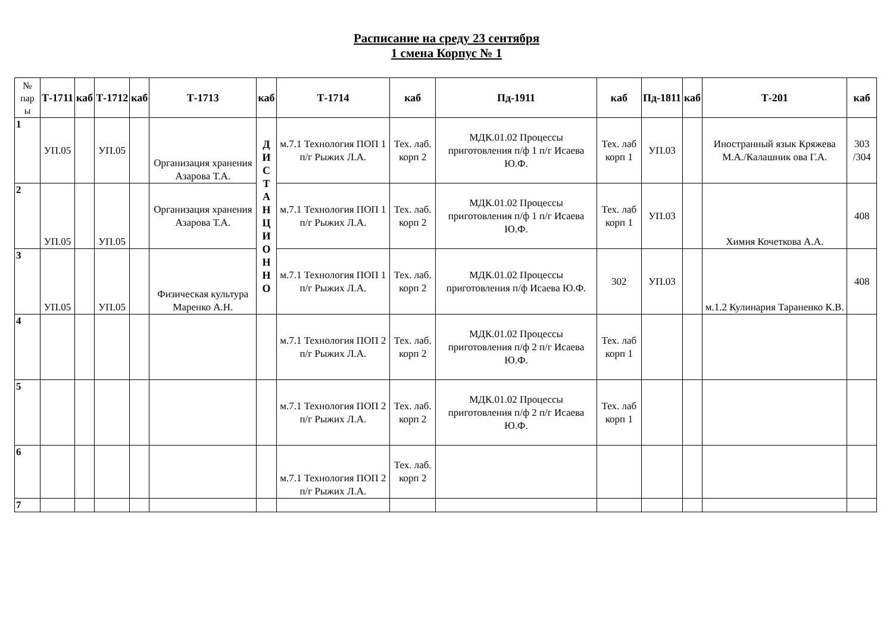Расписание на среду 23 сентября
1 смена Корпус № 1
| № пар ы | Т-1711 | каб | Т-1712 | каб | Т-1713 | каб | Т-1714 | каб | Пд-1911 | каб | Пд-1811 | каб | Т-201 | каб |
| --- | --- | --- | --- | --- | --- | --- | --- | --- | --- | --- | --- | --- | --- | --- |
| 1 | УП.05 | | УП.05 | | Организация хранения Азарова Т.А. | Д И С Т А Н Ц И О Н Н О | м.7.1 Технология ПОП 1 п/г Рыжих Л.А. | Тех. лаб. корп 2 | МДК.01.02 Процессы приготовления п/ф 1 п/г Исаева Ю.Ф. | Тех. лаб корп 1 | УП.03 | | Иностранный язык Кряжева М.А./Калашник ова Г.А. | 303 /304 |
| 2 | УП.05 | | УП.05 | | Организация хранения Азарова Т.А. | | м.7.1 Технология ПОП 1 п/г Рыжих Л.А. | Тех. лаб. корп 2 | МДК.01.02 Процессы приготовления п/ф 1 п/г Исаева Ю.Ф. | Тех. лаб корп 1 | УП.03 | | Химия Кочеткова А.А. | 408 |
| 3 | УП.05 | | УП.05 | | Физическая культура Маренко А.Н. | | м.7.1 Технология ПОП 1 п/г Рыжих Л.А. | Тех. лаб. корп 2 | МДК.01.02 Процессы приготовления п/ф Исаева Ю.Ф. | 302 | УП.03 | | м.1.2 Кулинария Тараненко К.В. | 408 |
| 4 | | | | | | | м.7.1 Технология ПОП 2 п/г Рыжих Л.А. | Тех. лаб. корп 2 | МДК.01.02 Процессы приготовления п/ф 2 п/г Исаева Ю.Ф. | Тех. лаб корп 1 | | | | |
| 5 | | | | | | | м.7.1 Технология ПОП 2 п/г Рыжих Л.А. | Тех. лаб. корп 2 | МДК.01.02 Процессы приготовления п/ф 2 п/г Исаева Ю.Ф. | Тех. лаб корп 1 | | | | |
| 6 | | | | | | | м.7.1 Технология ПОП 2 п/г Рыжих Л.А. | Тех. лаб. корп 2 | | | | | | |
| 7 | | | | | | | | | | | | | | |